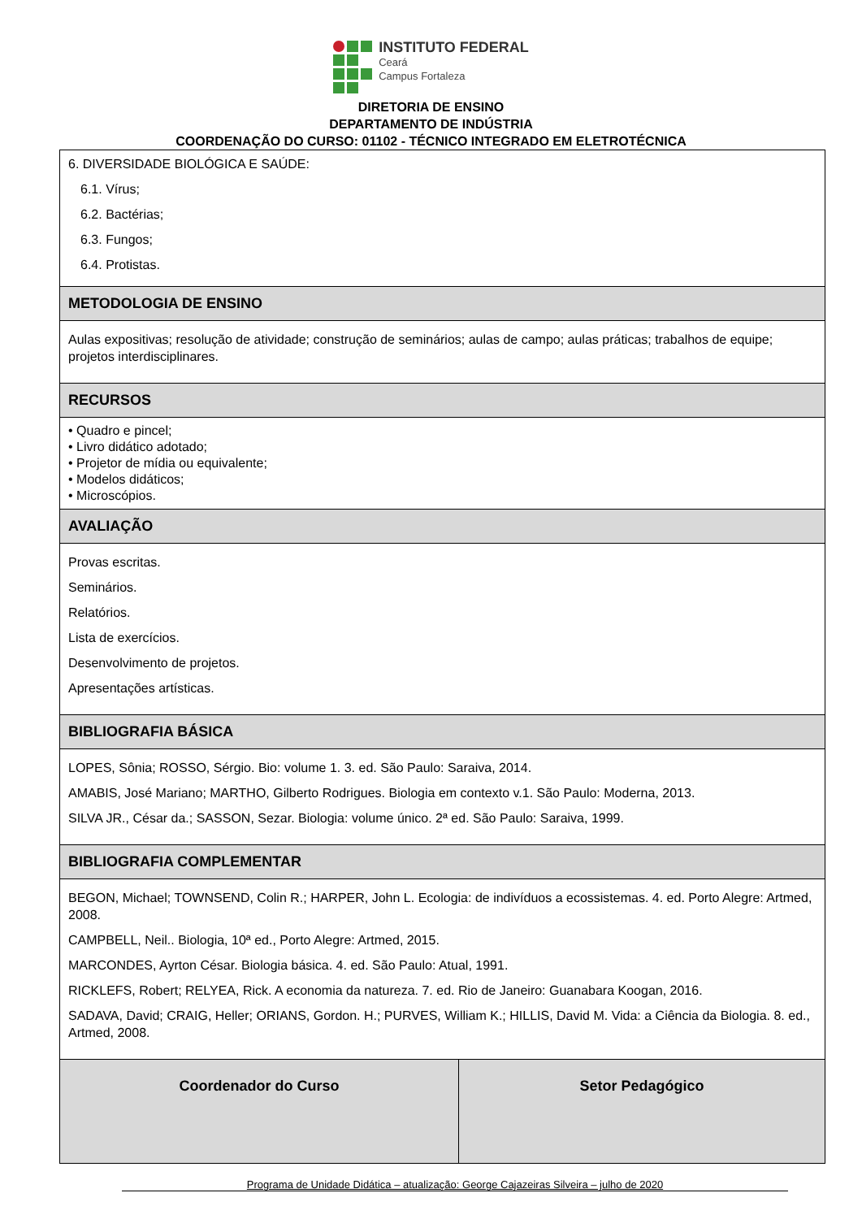INSTITUTO FEDERAL
Ceará
Campus Fortaleza
DIRETORIA DE ENSINO
DEPARTAMENTO DE INDÚSTRIA
COORDENAÇÃO DO CURSO: 01102 - TÉCNICO INTEGRADO EM ELETROTÉCNICA
| 6. DIVERSIDADE BIOLÓGICA E SAÚDE: 6.1. Vírus; 6.2. Bactérias; 6.3. Fungos; 6.4. Protistas. | |
| METODOLOGIA DE ENSINO | |
| Aulas expositivas; resolução de atividade; construção de seminários; aulas de campo; aulas práticas; trabalhos de equipe; projetos interdisciplinares. | |
| RECURSOS | |
| • Quadro e pincel; • Livro didático adotado; • Projetor de mídia ou equivalente; • Modelos didáticos; • Microscópios. | |
| AVALIAÇÃO | |
| Provas escritas. Seminários. Relatórios. Lista de exercícios. Desenvolvimento de projetos. Apresentações artísticas. | |
| BIBLIOGRAFIA BÁSICA | |
| LOPES, Sônia; ROSSO, Sérgio. Bio: volume 1. 3. ed. São Paulo: Saraiva, 2014. AMABIS, José Mariano; MARTHO, Gilberto Rodrigues. Biologia em contexto v.1. São Paulo: Moderna, 2013. SILVA JR., César da.; SASSON, Sezar. Biologia: volume único. 2ª ed. São Paulo: Saraiva, 1999. | |
| BIBLIOGRAFIA COMPLEMENTAR | |
| BEGON, Michael; TOWNSEND, Colin R.; HARPER, John L. Ecologia: de indivíduos a ecossistemas. 4. ed. Porto Alegre: Artmed, 2008. CAMPBELL, Neil.. Biologia, 10ª ed., Porto Alegre: Artmed, 2015. MARCONDES, Ayrton César. Biologia básica. 4. ed. São Paulo: Atual, 1991. RICKLEFS, Robert; RELYEA, Rick. A economia da natureza. 7. ed. Rio de Janeiro: Guanabara Koogan, 2016. SADAVA, David; CRAIG, Heller; ORIANS, Gordon. H.; PURVES, William K.; HILLIS, David M. Vida: a Ciência da Biologia. 8. ed., Artmed, 2008. | |
| Coordenador do Curso | Setor Pedagógico |
Programa de Unidade Didática – atualização: George Cajazeiras Silveira – julho de 2020